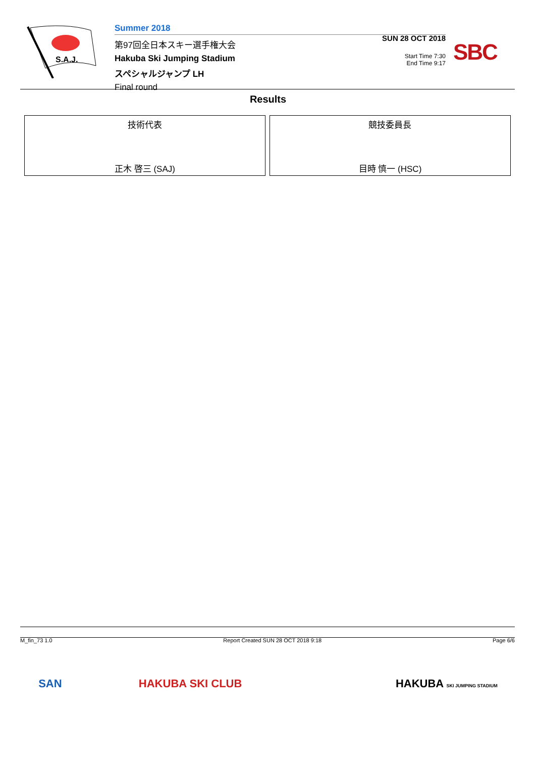S.A.J.
Summer 2018
第97回全日本スキー選手権大会
Hakuba Ski Jumping Stadium
スペシャルジャンプ LH
Final round
SUN 28 OCT 2018
Start Time 7:30
End Time 9:17
SBC
Results
| 技術代表 正木 啓三 (SAJ) | 競技委員長 目時 慎一 (HSC) |
M_fin_73 1.0 Report Created SUN 28 OCT 2018 9:18 Page 6/6
SAN HAKUBA SKI CLUB HAKUBA SKI JUMPING STADIUM